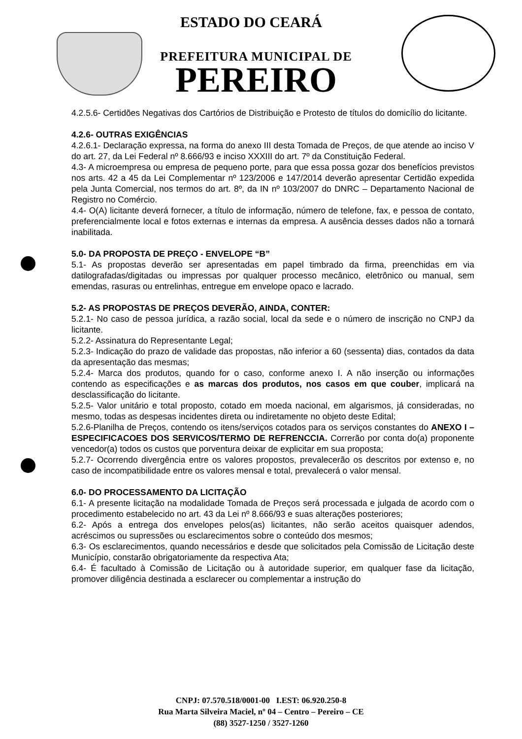ESTADO DO CEARÁ
PREFEITURA MUNICIPAL DE
PEREIRO
4.2.5.6- Certidões Negativas dos Cartórios de Distribuição e Protesto de títulos do domicílio do licitante.
4.2.6- OUTRAS EXIGÊNCIAS
4.2.6.1- Declaração expressa, na forma do anexo III desta Tomada de Preços, de que atende ao inciso V do art. 27, da Lei Federal nº 8.666/93 e inciso XXXIII do art. 7º da Constituição Federal.
4.3- A microempresa ou empresa de pequeno porte, para que essa possa gozar dos benefícios previstos nos arts. 42 a 45 da Lei Complementar nº 123/2006 e 147/2014 deverão apresentar Certidão expedida pela Junta Comercial, nos termos do art. 8º, da IN nº 103/2007 do DNRC – Departamento Nacional de Registro no Comércio.
4.4- O(A) licitante deverá fornecer, a título de informação, número de telefone, fax, e pessoa de contato, preferencialmente local e fotos externas e internas da empresa. A ausência desses dados não a tornará inabilitada.
5.0- DA PROPOSTA DE PREÇO - ENVELOPE “B”
5.1- As propostas deverão ser apresentadas em papel timbrado da firma, preenchidas em via datilografadas/digitadas ou impressas por qualquer processo mecânico, eletrônico ou manual, sem emendas, rasuras ou entrelinhas, entregue em envelope opaco e lacrado.
5.2- AS PROPOSTAS DE PREÇOS DEVERÃO, AINDA, CONTER:
5.2.1- No caso de pessoa jurídica, a razão social, local da sede e o número de inscrição no CNPJ da licitante.
5.2.2- Assinatura do Representante Legal;
5.2.3- Indicação do prazo de validade das propostas, não inferior a 60 (sessenta) dias, contados da data da apresentação das mesmas;
5.2.4- Marca dos produtos, quando for o caso, conforme anexo I. A não inserção ou informações contendo as especificações e as marcas dos produtos, nos casos em que couber, implicará na desclassificação do licitante.
5.2.5- Valor unitário e total proposto, cotado em moeda nacional, em algarismos, já consideradas, no mesmo, todas as despesas incidentes direta ou indiretamente no objeto deste Edital;
5.2.6-Planilha de Preços, contendo os itens/serviços cotados para os serviços constantes do ANEXO I – ESPECIFICACOES DOS SERVICOS/TERMO DE REFRENCCIA. Correrão por conta do(a) proponente vencedor(a) todos os custos que porventura deixar de explicitar em sua proposta;
5.2.7- Ocorrendo divergência entre os valores propostos, prevalecerão os descritos por extenso e, no caso de incompatibilidade entre os valores mensal e total, prevalecerá o valor mensal.
6.0- DO PROCESSAMENTO DA LICITAÇÃO
6.1- A presente licitação na modalidade Tomada de Preços será processada e julgada de acordo com o procedimento estabelecido no art. 43 da Lei nº 8.666/93 e suas alterações posteriores;
6.2- Após a entrega dos envelopes pelos(as) licitantes, não serão aceitos quaisquer adendos, acréscimos ou supressões ou esclarecimentos sobre o conteúdo dos mesmos;
6.3- Os esclarecimentos, quando necessários e desde que solicitados pela Comissão de Licitação deste Município, constarão obrigatoriamente da respectiva Ata;
6.4- É facultado à Comissão de Licitação ou à autoridade superior, em qualquer fase da licitação, promover diligência destinada a esclarecer ou complementar a instrução do
CNPJ: 07.570.518/0001-00 I.EST: 06.920.250-8
Rua Marta Silveira Maciel, nº 04 – Centro – Pereiro – CE
(88) 3527-1250 / 3527-1260